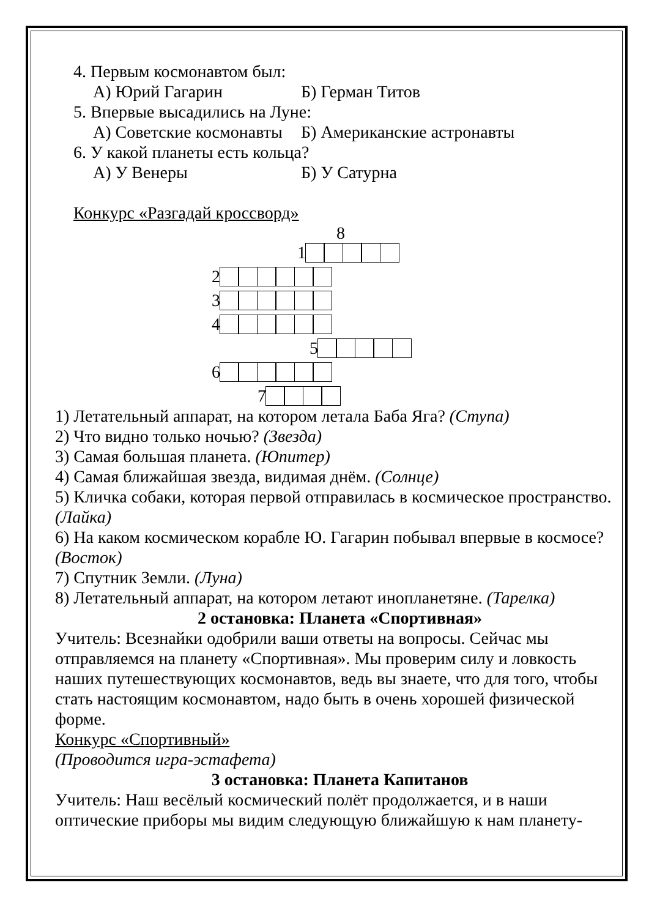4. Первым космонавтом был:
А) Юрий Гагарин Б) Герман Титов
5. Впервые высадились на Луне:
А) Советские космонавты Б) Американские астронавты
6. У какой планеты есть кольца?
А) У Венеры Б) У Сатурна
Конкурс «Разгадай кроссворд»
8
1
2
3
4
5
6
7
1) Летательный аппарат, на котором летала Баба Яга? (Ступа)
2) Что видно только ночью? (Звезда)
3) Самая большая планета. (Юпитер)
4) Самая ближайшая звезда, видимая днём. (Солнце)
5) Кличка собаки, которая первой отправилась в космическое пространство. (Лайка)
6) На каком космическом корабле Ю. Гагарин побывал впервые в космосе? (Восток)
7) Спутник Земли. (Луна)
8) Летательный аппарат, на котором летают инопланетяне. (Тарелка)
2 остановка: Планета «Спортивная»
Учитель: Всезнайки одобрили ваши ответы на вопросы. Сейчас мы отправляемся на планету «Спортивная». Мы проверим силу и ловкость наших путешествующих космонавтов, ведь вы знаете, что для того, чтобы стать настоящим космонавтом, надо быть в очень хорошей физической форме.
Конкурс «Спортивный»
(Проводится игра-эстафета)
3 остановка: Планета Капитанов
Учитель: Наш весёлый космический полёт продолжается, и в наши оптические приборы мы видим следующую ближайшую к нам планету-